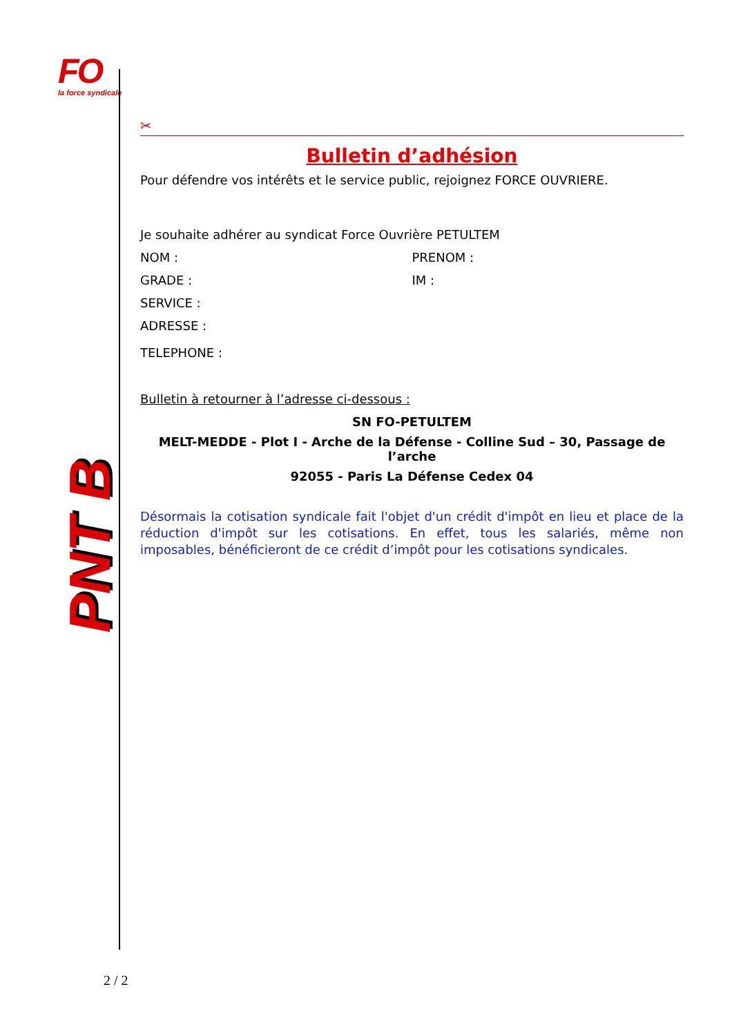FO
la force syndicale
PNT B
✂
Bulletin d’adhésion
Pour défendre vos intérêts et le service public, rejoignez FORCE OUVRIERE.
Je souhaite adhérer au syndicat Force Ouvrière PETULTEM
NOM : PRENOM :
GRADE : IM :
SERVICE :
ADRESSE :
TELEPHONE :
Bulletin à retourner à l’adresse ci-dessous :
SN FO-PETULTEM
MELT-MEDDE - Plot I - Arche de la Défense - Colline Sud – 30, Passage de l’arche
92055 - Paris La Défense Cedex 04
Désormais la cotisation syndicale fait l'objet d'un crédit d'impôt en lieu et place de la réduction d'impôt sur les cotisations. En effet, tous les salariés, même non imposables, bénéficieront de ce crédit d’impôt pour les cotisations syndicales.
2 / 2